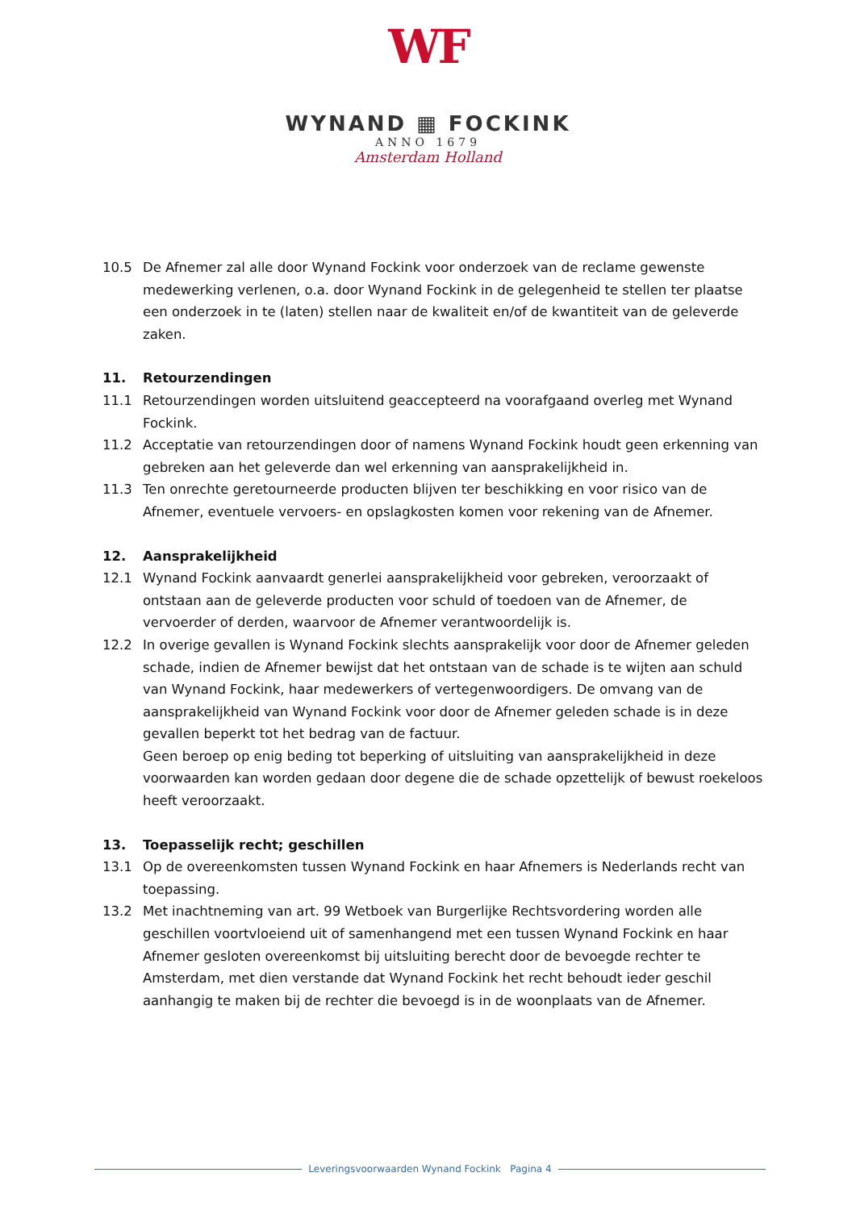WF
WYNAND ▦ FOCKINK
ANNO 1679
Amsterdam Holland
10.5 De Afnemer zal alle door Wynand Fockink voor onderzoek van de reclame gewenste medewerking verlenen, o.a. door Wynand Fockink in de gelegenheid te stellen ter plaatse een onderzoek in te (laten) stellen naar de kwaliteit en/of de kwantiteit van de geleverde zaken.
11. Retourzendingen
11.1 Retourzendingen worden uitsluitend geaccepteerd na voorafgaand overleg met Wynand Fockink.
11.2 Acceptatie van retourzendingen door of namens Wynand Fockink houdt geen erkenning van gebreken aan het geleverde dan wel erkenning van aansprakelijkheid in.
11.3 Ten onrechte geretourneerde producten blijven ter beschikking en voor risico van de Afnemer, eventuele vervoers- en opslagkosten komen voor rekening van de Afnemer.
12. Aansprakelijkheid
12.1 Wynand Fockink aanvaardt generlei aansprakelijkheid voor gebreken, veroorzaakt of ontstaan aan de geleverde producten voor schuld of toedoen van de Afnemer, de vervoerder of derden, waarvoor de Afnemer verantwoordelijk is.
12.2 In overige gevallen is Wynand Fockink slechts aansprakelijk voor door de Afnemer geleden schade, indien de Afnemer bewijst dat het ontstaan van de schade is te wijten aan schuld van Wynand Fockink, haar medewerkers of vertegenwoordigers. De omvang van de aansprakelijkheid van Wynand Fockink voor door de Afnemer geleden schade is in deze gevallen beperkt tot het bedrag van de factuur.
Geen beroep op enig beding tot beperking of uitsluiting van aansprakelijkheid in deze voorwaarden kan worden gedaan door degene die de schade opzettelijk of bewust roekeloos heeft veroorzaakt.
13. Toepasselijk recht; geschillen
13.1 Op de overeenkomsten tussen Wynand Fockink en haar Afnemers is Nederlands recht van toepassing.
13.2 Met inachtneming van art. 99 Wetboek van Burgerlijke Rechtsvordering worden alle geschillen voortvloeiend uit of samenhangend met een tussen Wynand Fockink en haar Afnemer gesloten overeenkomst bij uitsluiting berecht door de bevoegde rechter te Amsterdam, met dien verstande dat Wynand Fockink het recht behoudt ieder geschil aanhangig te maken bij de rechter die bevoegd is in de woonplaats van de Afnemer.
Leveringsvoorwaarden Wynand Fockink Pagina 4